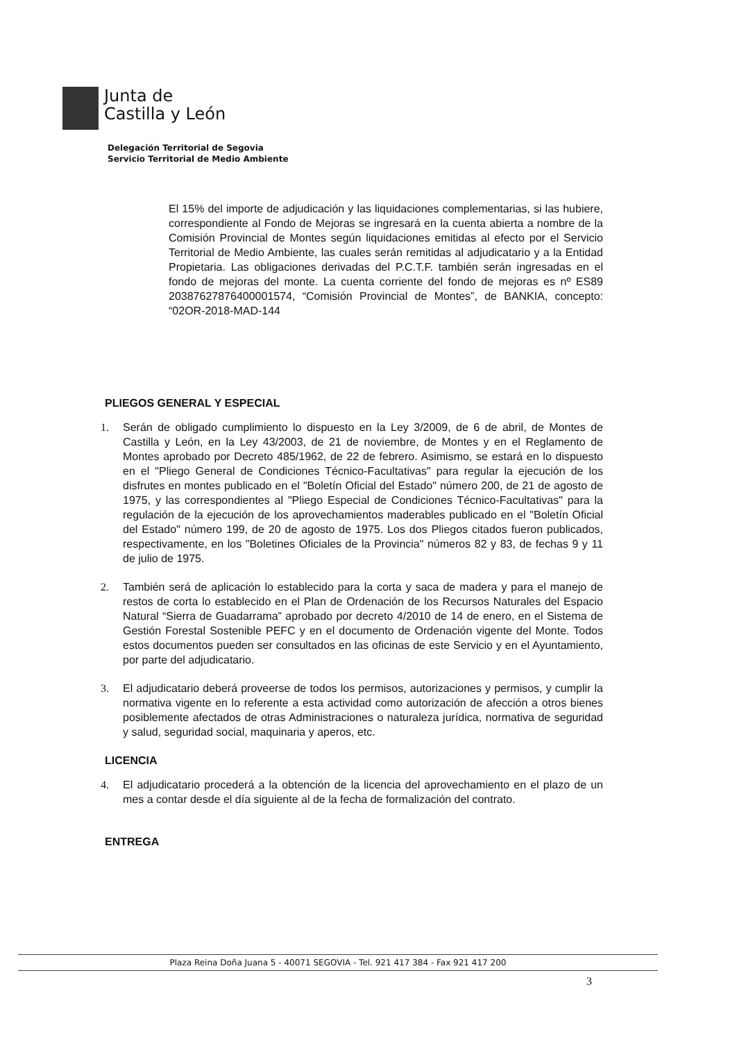Junta de
Castilla y León
Delegación Territorial de Segovia
Servicio Territorial de Medio Ambiente
El 15% del importe de adjudicación y las liquidaciones complementarias, si las hubiere, correspondiente al Fondo de Mejoras se ingresará en la cuenta abierta a nombre de la Comisión Provincial de Montes según liquidaciones emitidas al efecto por el Servicio Territorial de Medio Ambiente, las cuales serán remitidas al adjudicatario y a la Entidad Propietaria. Las obligaciones derivadas del P.C.T.F. también serán ingresadas en el fondo de mejoras del monte. La cuenta corriente del fondo de mejoras es nº ES89 20387627876400001574, “Comisión Provincial de Montes”, de BANKIA, concepto: “02OR-2018-MAD-144
PLIEGOS GENERAL Y ESPECIAL
1. Serán de obligado cumplimiento lo dispuesto en la Ley 3/2009, de 6 de abril, de Montes de Castilla y León, en la Ley 43/2003, de 21 de noviembre, de Montes y en el Reglamento de Montes aprobado por Decreto 485/1962, de 22 de febrero. Asimismo, se estará en lo dispuesto en el "Pliego General de Condiciones Técnico-Facultativas" para regular la ejecución de los disfrutes en montes publicado en el "Boletín Oficial del Estado" número 200, de 21 de agosto de 1975, y las correspondientes al "Pliego Especial de Condiciones Técnico-Facultativas" para la regulación de la ejecución de los aprovechamientos maderables publicado en el "Boletín Oficial del Estado" número 199, de 20 de agosto de 1975. Los dos Pliegos citados fueron publicados, respectivamente, en los "Boletines Oficiales de la Provincia" números 82 y 83, de fechas 9 y 11 de julio de 1975.
2. También será de aplicación lo establecido para la corta y saca de madera y para el manejo de restos de corta lo establecido en el Plan de Ordenación de los Recursos Naturales del Espacio Natural “Sierra de Guadarrama” aprobado por decreto 4/2010 de 14 de enero, en el Sistema de Gestión Forestal Sostenible PEFC y en el documento de Ordenación vigente del Monte. Todos estos documentos pueden ser consultados en las oficinas de este Servicio y en el Ayuntamiento, por parte del adjudicatario.
3. El adjudicatario deberá proveerse de todos los permisos, autorizaciones y permisos, y cumplir la normativa vigente en lo referente a esta actividad como autorización de afección a otros bienes posiblemente afectados de otras Administraciones o naturaleza jurídica, normativa de seguridad y salud, seguridad social, maquinaria y aperos, etc.
LICENCIA
4. El adjudicatario procederá a la obtención de la licencia del aprovechamiento en el plazo de un mes a contar desde el día siguiente al de la fecha de formalización del contrato.
ENTREGA
Plaza Reina Doña Juana 5 - 40071 SEGOVIA - Tel. 921 417 384 - Fax 921 417 200
3